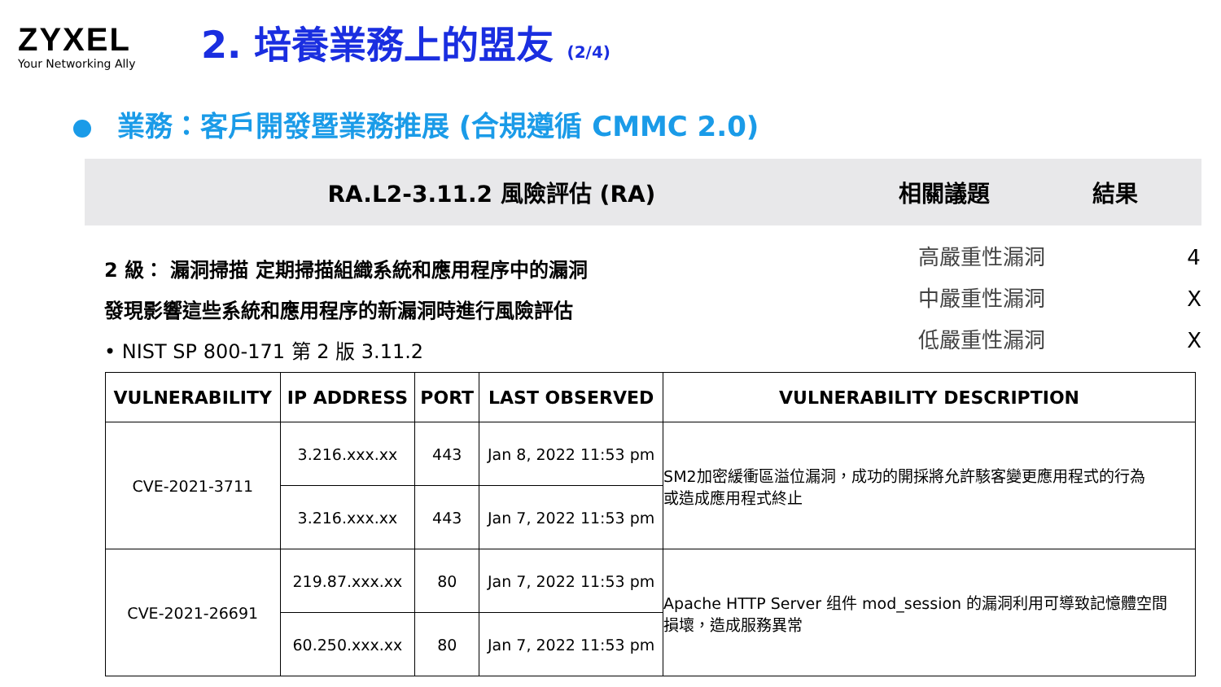ZYXEL
Your Networking Ally
2. 培養業務上的盟友 (2/4)
業務：客戶開發暨業務推展 (合規遵循 CMMC 2.0)
RA.L2-3.11.2 風險評估 (RA) 相關議題 結果
2 級： 漏洞掃描 定期掃描組織系統和應用程序中的漏洞
發現影響這些系統和應用程序的新漏洞時進行風險評估
• NIST SP 800-171 第 2 版 3.11.2
高嚴重性漏洞 4
中嚴重性漏洞 X
低嚴重性漏洞 X
| VULNERABILITY | IP ADDRESS | PORT | LAST OBSERVED | VULNERABILITY DESCRIPTION |
| --- | --- | --- | --- | --- |
| CVE-2021-3711 | 3.216.xxx.xx | 443 | Jan 8, 2022 11:53 pm | SM2加密緩衝區溢位漏洞，成功的開採將允許駭客變更應用程式的行為 或造成應用程式終止 |
| | 3.216.xxx.xx | 443 | Jan 7, 2022 11:53 pm | |
| CVE-2021-26691 | 219.87.xxx.xx | 80 | Jan 7, 2022 11:53 pm | Apache HTTP Server 组件 mod_session 的漏洞利用可導致記憶體空間 損壞，造成服務異常 |
| | 60.250.xxx.xx | 80 | Jan 7, 2022 11:53 pm | |